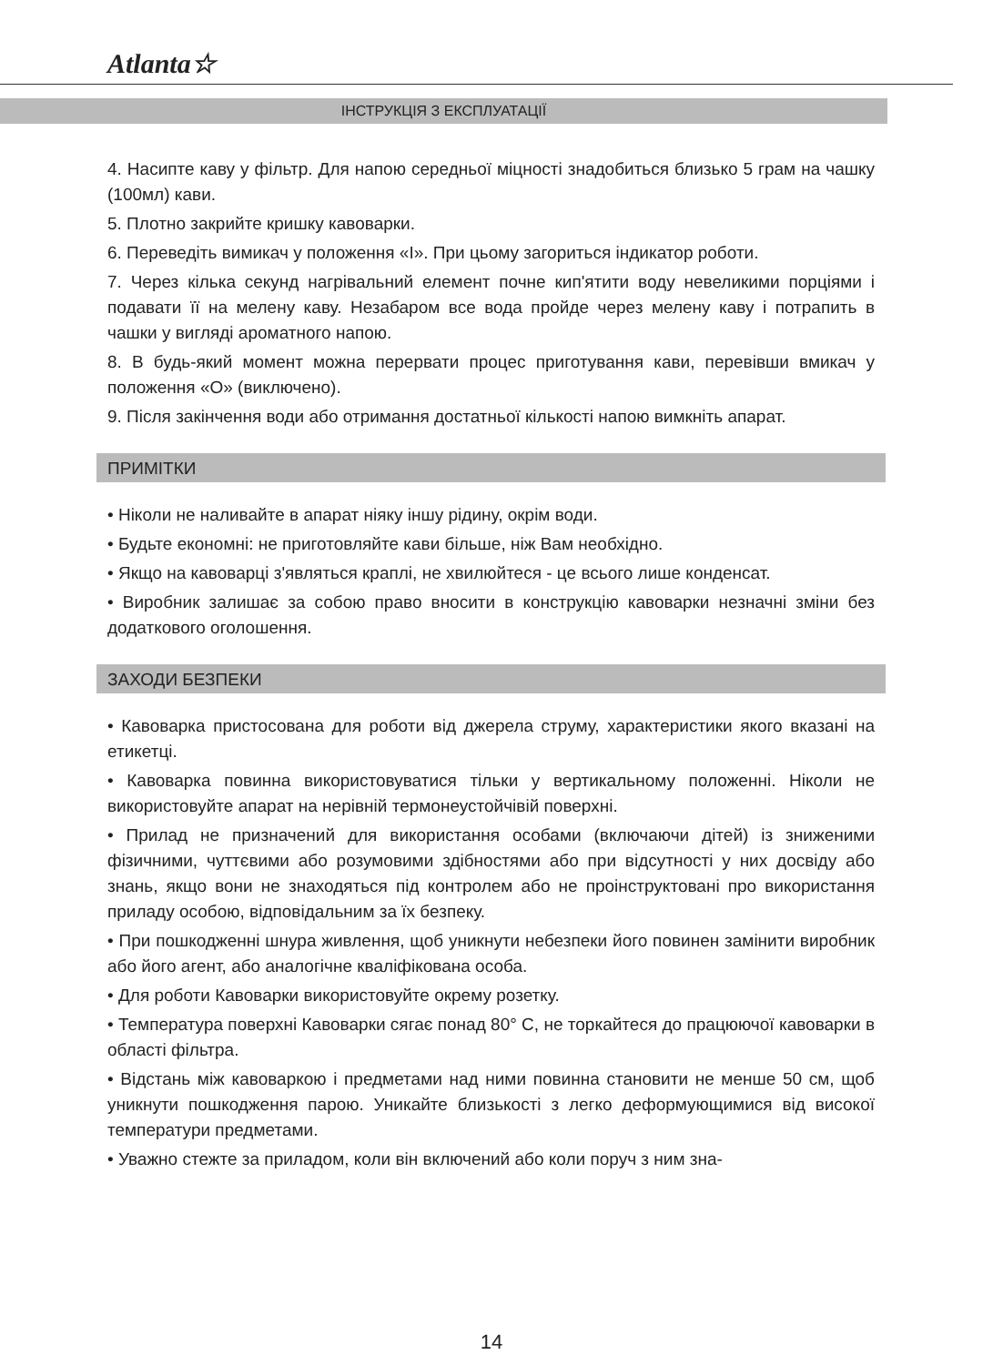Atlanta☆
ІНСТРУКЦІЯ З ЕКСПЛУАТАЦІЇ
4. Насипте каву у фільтр. Для напою середньої міцності знадобиться близько 5 грам на чашку (100мл) кави.
5. Плотно закрийте кришку кавоварки.
6. Переведіть вимикач у положення «I». При цьому загориться індикатор роботи.
7. Через кілька секунд нагрівальний елемент почне кип'ятити воду невеликими порціями і подавати її на мелену каву. Незабаром все вода пройде через мелену каву і потрапить в чашки у вигляді ароматного напою.
8. В будь-який момент можна перервати процес приготування кави, перевівши вмикач у положення «O» (виключено).
9. Після закінчення води або отримання достатньої кількості напою вимкніть апарат.
ПРИМІТКИ
• Ніколи не наливайте в апарат ніяку іншу рідину, окрім води.
• Будьте економні: не приготовляйте кави більше, ніж Вам необхідно.
• Якщо на кавоварці з'являться краплі, не хвилюйтеся - це всього лише конденсат.
• Виробник залишає за собою право вносити в конструкцію кавоварки незначні зміни без додаткового оголошення.
ЗАХОДИ БЕЗПЕКИ
• Кавоварка пристосована для роботи від джерела струму, характеристики якого вказані на етикетці.
• Кавоварка повинна використовуватися тільки у вертикальному положенні. Ніколи не використовуйте апарат на нерівній термонеустойчівій поверхні.
• Прилад не призначений для використання особами (включаючи дітей) із зниженими фізичними, чуттєвими або розумовими здібностями або при відсутності у них досвіду або знань, якщо вони не знаходяться під контролем або не проінструктовані про використання приладу особою, відповідальним за їх безпеку.
• При пошкодженні шнура живлення, щоб уникнути небезпеки його повинен замінити виробник або його агент, або аналогічне кваліфікована особа.
• Для роботи Кавоварки використовуйте окрему розетку.
• Температура поверхні Кавоварки сягає понад 80° С, не торкайтеся до працюючої кавоварки в області фільтра.
• Відстань між кавоваркою і предметами над ними повинна становити не менше 50 см, щоб уникнути пошкодження парою. Уникайте близькості з легко деформующимися від високої температури предметами.
• Уважно стежте за приладом, коли він включений або коли поруч з ним зна-
14